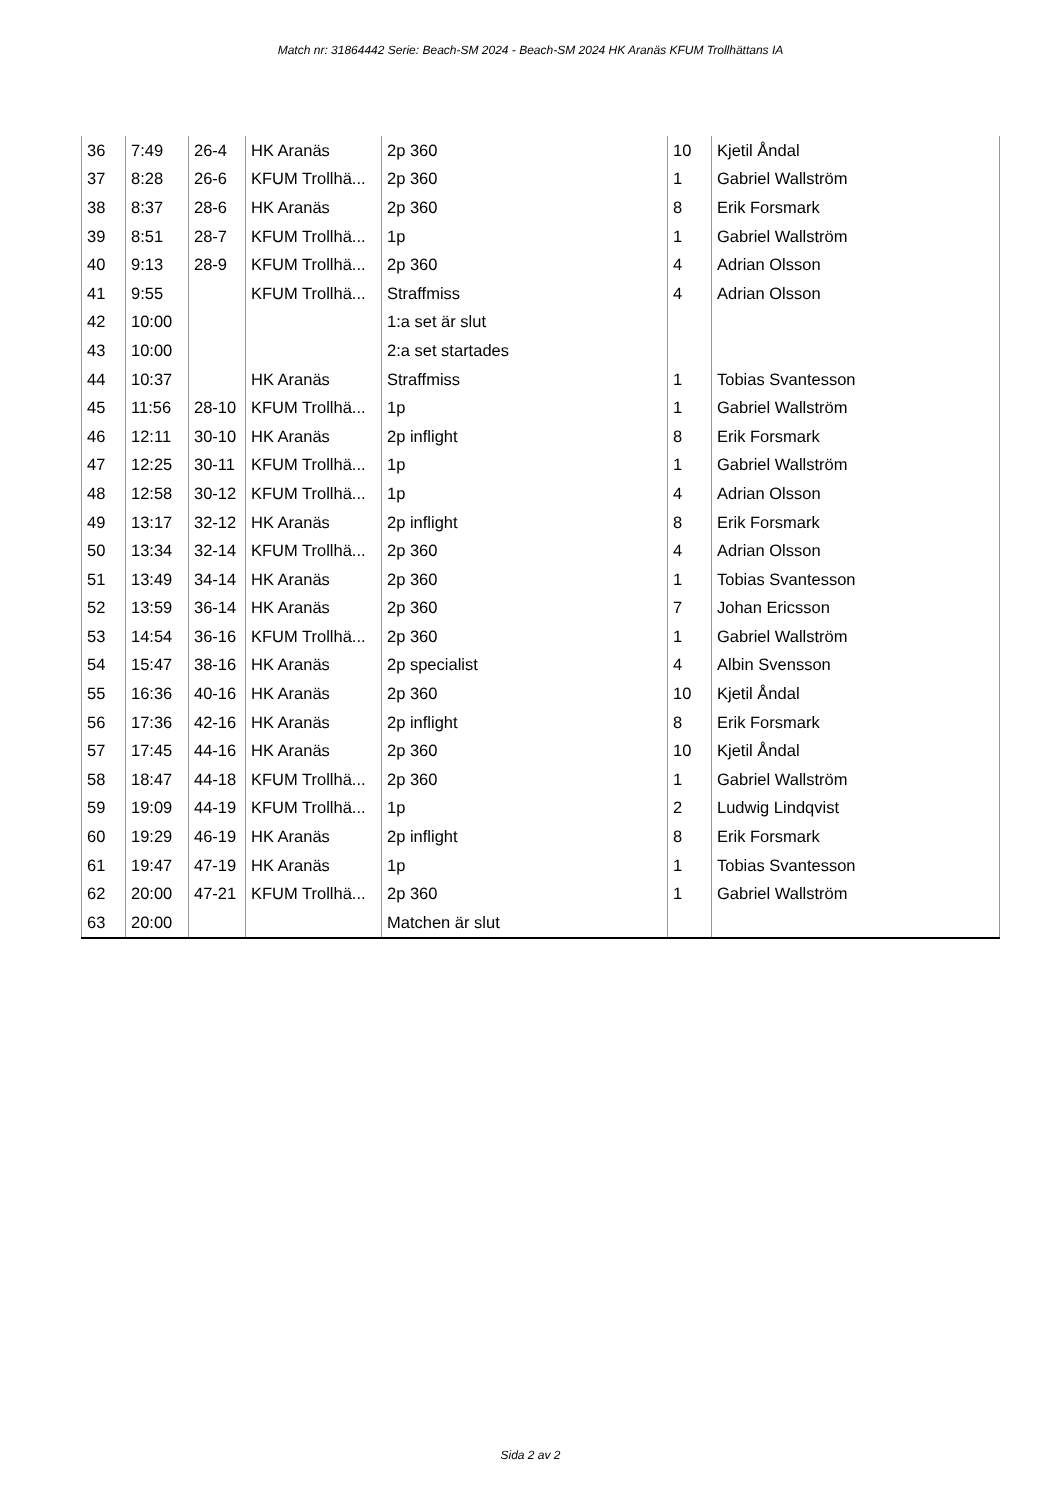Match nr: 31864442 Serie: Beach-SM 2024 - Beach-SM 2024 HK Aranäs KFUM Trollhättans IA
| 36 | 7:49 | 26-4 | HK Aranäs | 2p 360 | 10 | Kjetil Åndal |
| 37 | 8:28 | 26-6 | KFUM Trollhä... | 2p 360 | 1 | Gabriel Wallström |
| 38 | 8:37 | 28-6 | HK Aranäs | 2p 360 | 8 | Erik Forsmark |
| 39 | 8:51 | 28-7 | KFUM Trollhä... | 1p | 1 | Gabriel Wallström |
| 40 | 9:13 | 28-9 | KFUM Trollhä... | 2p 360 | 4 | Adrian Olsson |
| 41 | 9:55 | | KFUM Trollhä... | Straffmiss | 4 | Adrian Olsson |
| 42 | 10:00 | | | 1:a set är slut | | |
| 43 | 10:00 | | | 2:a set startades | | |
| 44 | 10:37 | | HK Aranäs | Straffmiss | 1 | Tobias Svantesson |
| 45 | 11:56 | 28-10 | KFUM Trollhä... | 1p | 1 | Gabriel Wallström |
| 46 | 12:11 | 30-10 | HK Aranäs | 2p inflight | 8 | Erik Forsmark |
| 47 | 12:25 | 30-11 | KFUM Trollhä... | 1p | 1 | Gabriel Wallström |
| 48 | 12:58 | 30-12 | KFUM Trollhä... | 1p | 4 | Adrian Olsson |
| 49 | 13:17 | 32-12 | HK Aranäs | 2p inflight | 8 | Erik Forsmark |
| 50 | 13:34 | 32-14 | KFUM Trollhä... | 2p 360 | 4 | Adrian Olsson |
| 51 | 13:49 | 34-14 | HK Aranäs | 2p 360 | 1 | Tobias Svantesson |
| 52 | 13:59 | 36-14 | HK Aranäs | 2p 360 | 7 | Johan Ericsson |
| 53 | 14:54 | 36-16 | KFUM Trollhä... | 2p 360 | 1 | Gabriel Wallström |
| 54 | 15:47 | 38-16 | HK Aranäs | 2p specialist | 4 | Albin Svensson |
| 55 | 16:36 | 40-16 | HK Aranäs | 2p 360 | 10 | Kjetil Åndal |
| 56 | 17:36 | 42-16 | HK Aranäs | 2p inflight | 8 | Erik Forsmark |
| 57 | 17:45 | 44-16 | HK Aranäs | 2p 360 | 10 | Kjetil Åndal |
| 58 | 18:47 | 44-18 | KFUM Trollhä... | 2p 360 | 1 | Gabriel Wallström |
| 59 | 19:09 | 44-19 | KFUM Trollhä... | 1p | 2 | Ludwig Lindqvist |
| 60 | 19:29 | 46-19 | HK Aranäs | 2p inflight | 8 | Erik Forsmark |
| 61 | 19:47 | 47-19 | HK Aranäs | 1p | 1 | Tobias Svantesson |
| 62 | 20:00 | 47-21 | KFUM Trollhä... | 2p 360 | 1 | Gabriel Wallström |
| 63 | 20:00 | | | Matchen är slut | | |
Sida 2 av 2